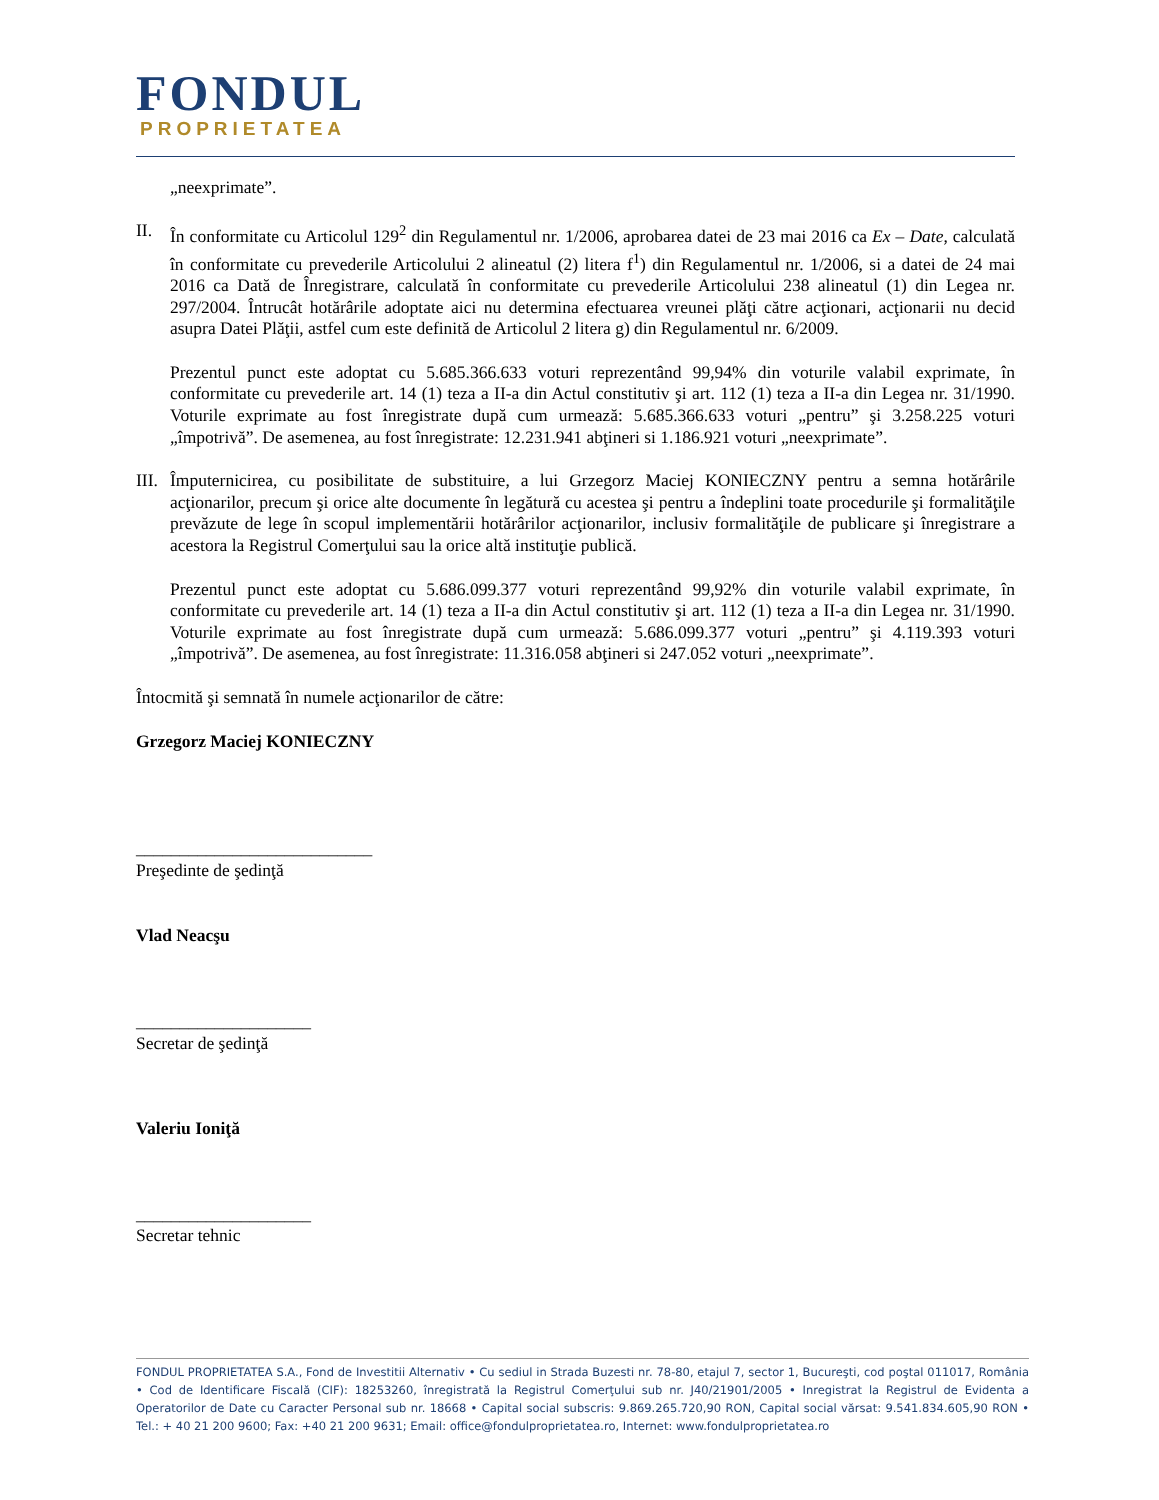FONDUL
PROPRIETATEA
„neexprimate”.
II. În conformitate cu Articolul 129<sup>2</sup> din Regulamentul nr. 1/2006, aprobarea datei de 23 mai 2016 ca Ex – Date, calculată în conformitate cu prevederile Articolului 2 alineatul (2) litera f<sup>1</sup>) din Regulamentul nr. 1/2006, si a datei de 24 mai 2016 ca Dată de Înregistrare, calculată în conformitate cu prevederile Articolului 238 alineatul (1) din Legea nr. 297/2004. Întrucât hotărârile adoptate aici nu determina efectuarea vreunei plăţi către acţionari, acţionarii nu decid asupra Datei Plăţii, astfel cum este definită de Articolul 2 litera g) din Regulamentul nr. 6/2009.
Prezentul punct este adoptat cu 5.685.366.633 voturi reprezentând 99,94% din voturile valabil exprimate, în conformitate cu prevederile art. 14 (1) teza a II-a din Actul constitutiv şi art. 112 (1) teza a II-a din Legea nr. 31/1990. Voturile exprimate au fost înregistrate după cum urmează: 5.685.366.633 voturi „pentru” şi 3.258.225 voturi „împotrivă”. De asemenea, au fost înregistrate: 12.231.941 abţineri si 1.186.921 voturi „neexprimate”.
III.
Împuternicirea, cu posibilitate de substituire, a lui Grzegorz Maciej KONIECZNY pentru a semna hotărârile acţionarilor, precum şi orice alte documente în legătură cu acestea şi pentru a îndeplini toate procedurile şi formalităţile prevăzute de lege în scopul implementării hotărârilor acţionarilor, inclusiv formalităţile de publicare şi înregistrare a acestora la Registrul Comerţului sau la orice altă instituţie publică.
Prezentul punct este adoptat cu 5.686.099.377 voturi reprezentând 99,92% din voturile valabil exprimate, în conformitate cu prevederile art. 14 (1) teza a II-a din Actul constitutiv şi art. 112 (1) teza a II-a din Legea nr. 31/1990. Voturile exprimate au fost înregistrate după cum urmează: 5.686.099.377 voturi „pentru” şi 4.119.393 voturi „împotrivă”. De asemenea, au fost înregistrate: 11.316.058 abţineri si 247.052 voturi „neexprimate”.
Întocmită şi semnată în numele acţionarilor de către:
Grzegorz Maciej KONIECZNY
___________________________
Preşedinte de şedinţă
Vlad Neacşu
____________________
Secretar de şedinţă
Valeriu Ioniţă
____________________
Secretar tehnic
FONDUL PROPRIETATEA S.A., Fond de Investitii Alternativ • Cu sediul in Strada Buzesti nr. 78-80, etajul 7, sector 1, Bucureşti, cod poştal 011017, România • Cod de Identificare Fiscală (CIF): 18253260, înregistrată la Registrul Comerţului sub nr. J40/21901/2005 • Inregistrat la Registrul de Evidenta a Operatorilor de Date cu Caracter Personal sub nr. 18668 • Capital social subscris: 9.869.265.720,90 RON, Capital social vărsat: 9.541.834.605,90 RON • Tel.: + 40 21 200 9600; Fax: +40 21 200 9631; Email: office@fondulproprietatea.ro, Internet: www.fondulproprietatea.ro